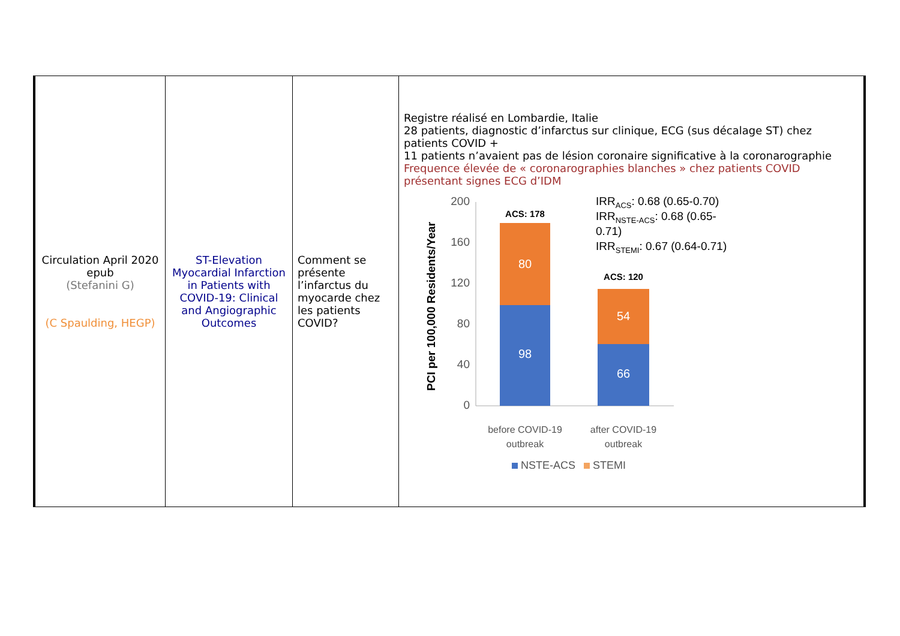| Circulation April 2020 epub (Stefanini G) (C Spaulding, HEGP) | ST-Elevation Myocardial Infarction in Patients with COVID-19: Clinical and Angiographic Outcomes | Comment se présente l’infarctus du myocarde chez les patients COVID? | Registre réalisé en Lombardie, Italie 28 patients, diagnostic d’infarctus sur clinique, ECG (sus décalage ST) chez patients COVID + 11 patients n’avaient pas de lésion coronaire significative à la coronarographie Frequence élevée de « coronarographies blanches » chez patients COVID présentant signes ECG d’IDM PCI per 100,000 Residents/Year 200 160 120 80 40 0 80 98 54 66 ACS: 178 ACS: 120 IRR ACS : 0.68 (0.65-0.70) IRR NSTE-ACS : 0.68 (0.65- 0.71) IRR STEMI : 0.67 (0.64-0.71) before COVID-19 outbreak after COVID-19 outbreak NSTE-ACS STEMI |